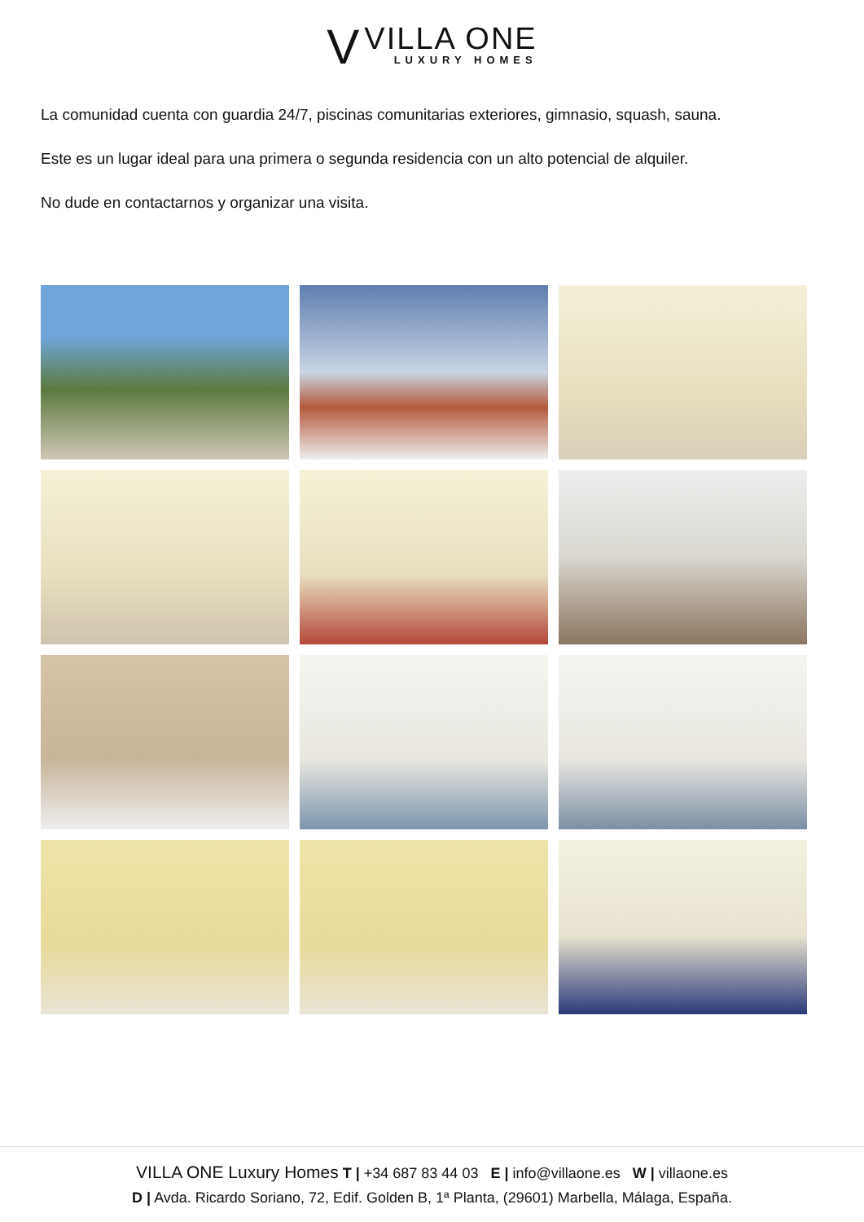V
VILLA ONE
LUXURY HOMES
La comunidad cuenta con guardia 24/7, piscinas comunitarias exteriores, gimnasio, squash, sauna.
Este es un lugar ideal para una primera o segunda residencia con un alto potencial de alquiler.
No dude en contactarnos y organizar una visita.
VILLA ONE Luxury Homes T | +34 687 83 44 03 E | info@villaone.es W | villaone.es
D | Avda. Ricardo Soriano, 72, Edif. Golden B, 1ª Planta, (29601) Marbella, Málaga, España.